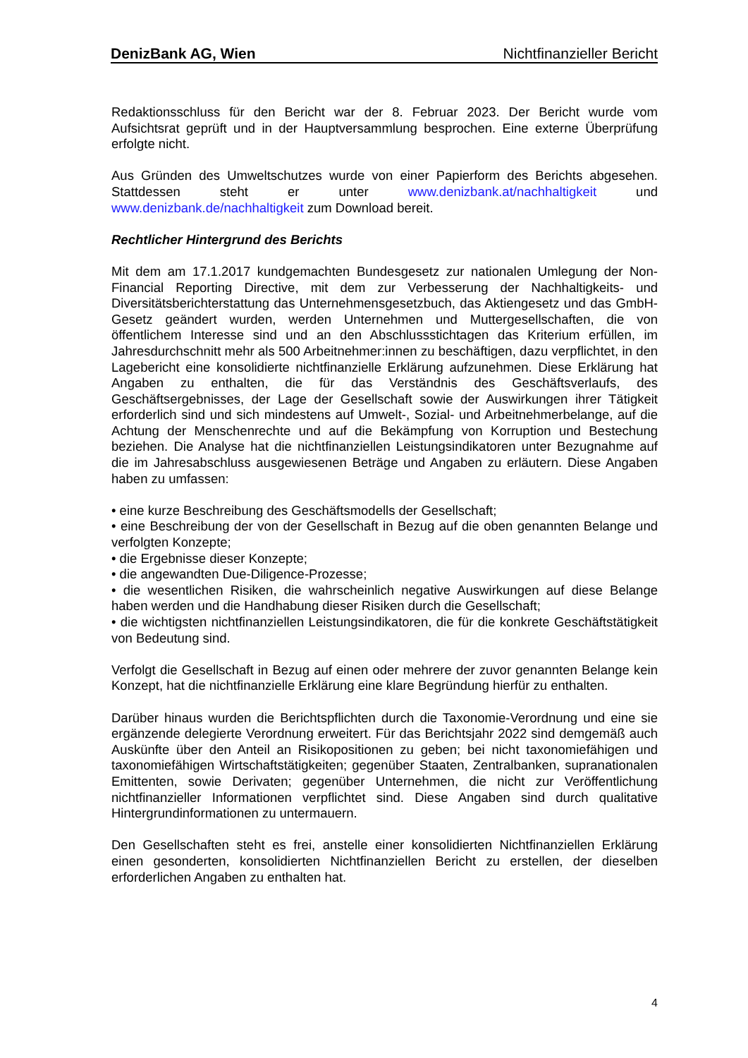DenizBank AG, Wien Nichtfinanzieller Bericht
Redaktionsschluss für den Bericht war der 8. Februar 2023. Der Bericht wurde vom Aufsichtsrat geprüft und in der Hauptversammlung besprochen. Eine externe Überprüfung erfolgte nicht.
Aus Gründen des Umweltschutzes wurde von einer Papierform des Berichts abgesehen. Stattdessen steht er unter www.denizbank.at/nachhaltigkeit und www.denizbank.de/nachhaltigkeit zum Download bereit.
Rechtlicher Hintergrund des Berichts
Mit dem am 17.1.2017 kundgemachten Bundesgesetz zur nationalen Umlegung der Non-Financial Reporting Directive, mit dem zur Verbesserung der Nachhaltigkeits- und Diversitätsberichterstattung das Unternehmensgesetzbuch, das Aktiengesetz und das GmbH-Gesetz geändert wurden, werden Unternehmen und Muttergesellschaften, die von öffentlichem Interesse sind und an den Abschlussstichtagen das Kriterium erfüllen, im Jahresdurchschnitt mehr als 500 Arbeitnehmer:innen zu beschäftigen, dazu verpflichtet, in den Lagebericht eine konsolidierte nichtfinanzielle Erklärung aufzunehmen. Diese Erklärung hat Angaben zu enthalten, die für das Verständnis des Geschäftsverlaufs, des Geschäftsergebnisses, der Lage der Gesellschaft sowie der Auswirkungen ihrer Tätigkeit erforderlich sind und sich mindestens auf Umwelt-, Sozial- und Arbeitnehmerbelange, auf die Achtung der Menschenrechte und auf die Bekämpfung von Korruption und Bestechung beziehen. Die Analyse hat die nichtfinanziellen Leistungsindikatoren unter Bezugnahme auf die im Jahresabschluss ausgewiesenen Beträge und Angaben zu erläutern. Diese Angaben haben zu umfassen:
• eine kurze Beschreibung des Geschäftsmodells der Gesellschaft;
• eine Beschreibung der von der Gesellschaft in Bezug auf die oben genannten Belange und verfolgten Konzepte;
• die Ergebnisse dieser Konzepte;
• die angewandten Due-Diligence-Prozesse;
• die wesentlichen Risiken, die wahrscheinlich negative Auswirkungen auf diese Belange haben werden und die Handhabung dieser Risiken durch die Gesellschaft;
• die wichtigsten nichtfinanziellen Leistungsindikatoren, die für die konkrete Geschäftstätigkeit von Bedeutung sind.
Verfolgt die Gesellschaft in Bezug auf einen oder mehrere der zuvor genannten Belange kein Konzept, hat die nichtfinanzielle Erklärung eine klare Begründung hierfür zu enthalten.
Darüber hinaus wurden die Berichtspflichten durch die Taxonomie-Verordnung und eine sie ergänzende delegierte Verordnung erweitert. Für das Berichtsjahr 2022 sind demgemäß auch Auskünfte über den Anteil an Risikopositionen zu geben; bei nicht taxonomiefähigen und taxonomiefähigen Wirtschaftstätigkeiten; gegenüber Staaten, Zentralbanken, supranationalen Emittenten, sowie Derivaten; gegenüber Unternehmen, die nicht zur Veröffentlichung nichtfinanzieller Informationen verpflichtet sind. Diese Angaben sind durch qualitative Hintergrundinformationen zu untermauern.
Den Gesellschaften steht es frei, anstelle einer konsolidierten Nichtfinanziellen Erklärung einen gesonderten, konsolidierten Nichtfinanziellen Bericht zu erstellen, der dieselben erforderlichen Angaben zu enthalten hat.
4